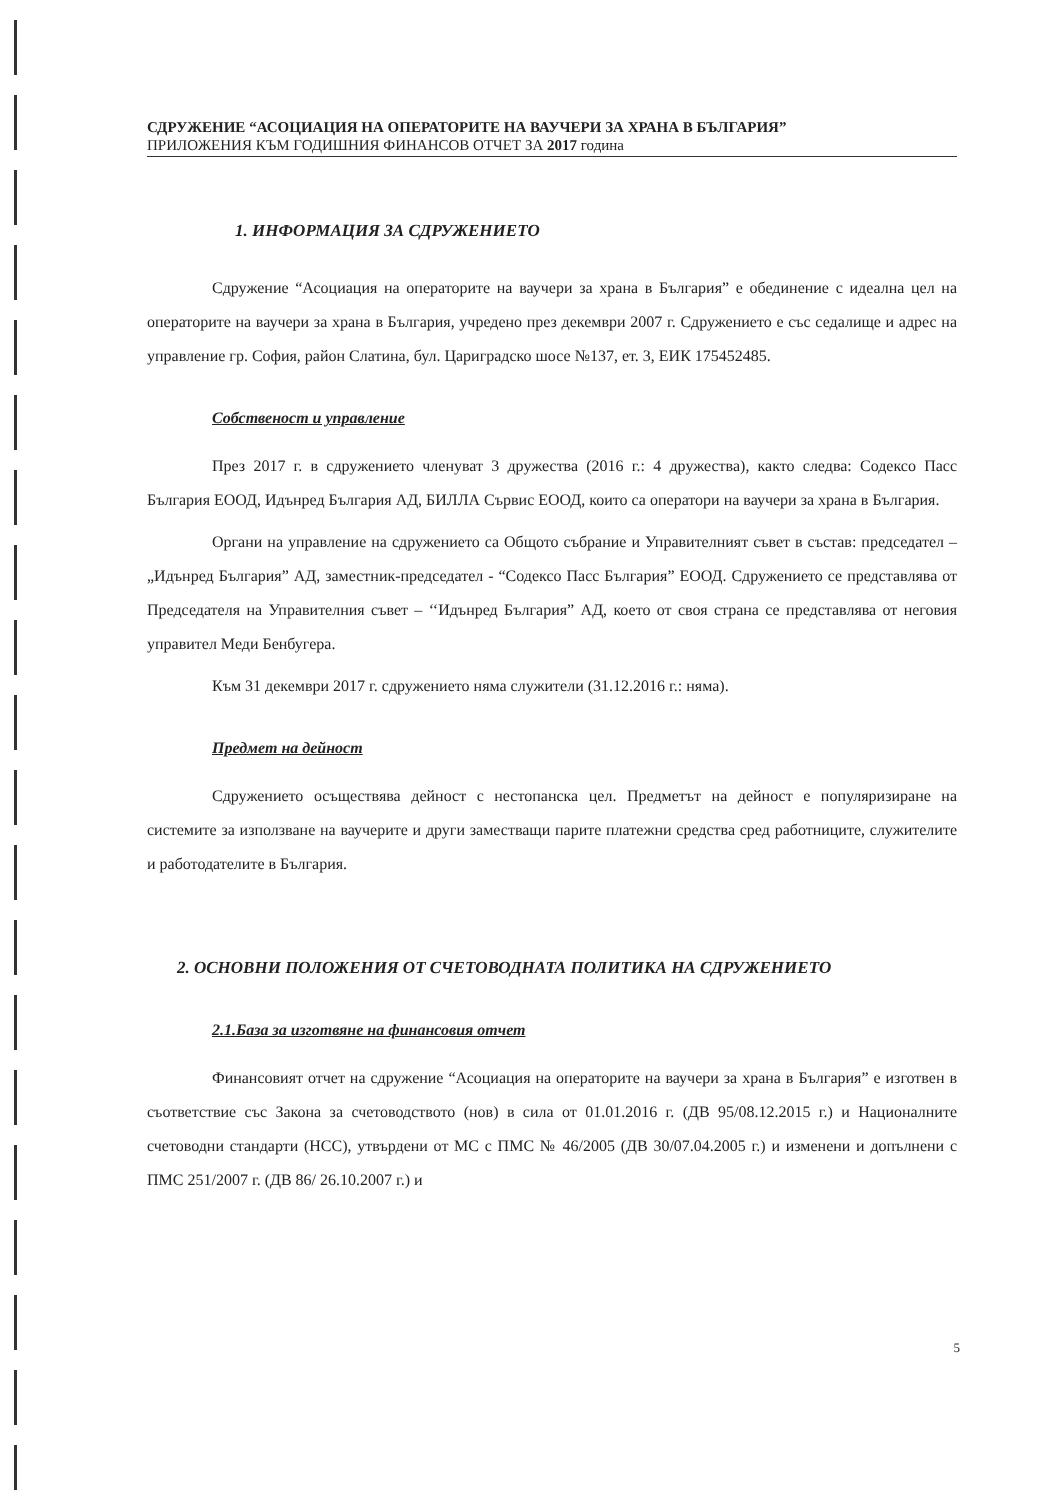СДРУЖЕНИЕ “АСОЦИАЦИЯ НА ОПЕРАТОРИТЕ НА ВАУЧЕРИ ЗА ХРАНА В БЪЛГАРИЯ”
ПРИЛОЖЕНИЯ КЪМ ГОДИШНИЯ ФИНАНСОВ ОТЧЕТ ЗА 2017 година
1. ИНФОРМАЦИЯ ЗА СДРУЖЕНИЕТО
Сдружение “Асоциация на операторите на ваучери за храна в България” е обединение с идеална цел на операторите на ваучери за храна в България, учредено през декември 2007 г. Сдружението е със седалище и адрес на управление гр. София, район Слатина, бул. Цариградско шосе №137, ет. 3, ЕИК 175452485.
Собственост и управление
През 2017 г. в сдружението членуват 3 дружества (2016 г.: 4 дружества), както следва: Содексо Пасс България ЕООД, Идънред България АД, БИЛЛА Сървис ЕООД, които са оператори на ваучери за храна в България.
Органи на управление на сдружението са Общото събрание и Управителният съвет в състав: председател – „Идънред България” АД, заместник-председател - “Содексо Пасс България” ЕООД. Сдружението се представлява от Председателя на Управителния съвет – ‘‘Идънред България” АД, което от своя страна се представлява от неговия управител Меди Бенбугера.
Към 31 декември 2017 г. сдружението няма служители (31.12.2016 г.: няма).
Предмет на дейност
Сдружението осъществява дейност с нестопанска цел. Предметът на дейност е популяризиране на системите за използване на ваучерите и други заместващи парите платежни средства сред работниците, служителите и работодателите в България.
2. ОСНОВНИ ПОЛОЖЕНИЯ ОТ СЧЕТОВОДНАТА ПОЛИТИКА НА СДРУЖЕНИЕТО
2.1.База за изготвяне на финансовия отчет
Финансовият отчет на сдружение “Асоциация на операторите на ваучери за храна в България” е изготвен в съответствие със Закона за счетоводството (нов) в сила от 01.01.2016 г. (ДВ 95/08.12.2015 г.) и Националните счетоводни стандарти (НСС), утвърдени от МС с ПМС № 46/2005 (ДВ 30/07.04.2005 г.) и изменени и допълнени с ПМС 251/2007 г. (ДВ 86/ 26.10.2007 г.) и
5